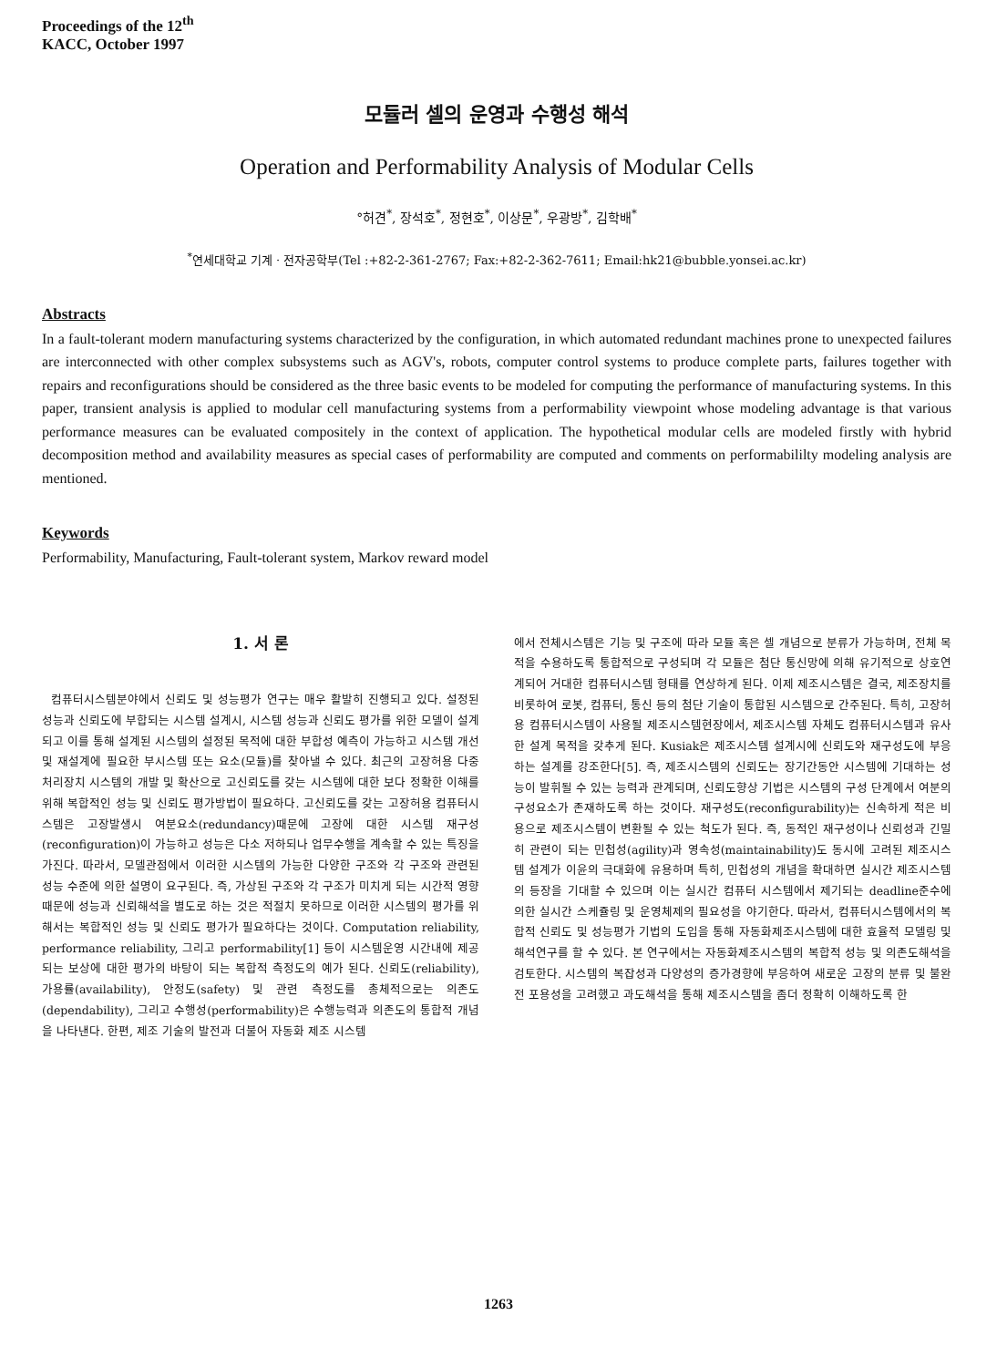Proceedings of the 12<sup>th</sup>
KACC, October 1997
모듈러 셀의 운영과 수행성 해석
Operation and Performability Analysis of Modular Cells
°허견<sup>*</sup>, 장석호<sup>*</sup>, 정현호<sup>*</sup>, 이상문<sup>*</sup>, 우광방<sup>*</sup>, 김학배<sup>*</sup>
<sup>*</sup> 연세대학교 기계 · 전자공학부(Tel :+82-2-361-2767; Fax:+82-2-362-7611; Email:hk21@bubble.yonsei.ac.kr)
Abstracts
In a fault-tolerant modern manufacturing systems characterized by the configuration, in which automated redundant machines prone to unexpected failures are interconnected with other complex subsystems such as AGV's, robots, computer control systems to produce complete parts, failures together with repairs and reconfigurations should be considered as the three basic events to be modeled for computing the performance of manufacturing systems. In this paper, transient analysis is applied to modular cell manufacturing systems from a performability viewpoint whose modeling advantage is that various performance measures can be evaluated compositely in the context of application. The hypothetical modular cells are modeled firstly with hybrid decomposition method and availability measures as special cases of performability are computed and comments on performabililty modeling analysis are mentioned.
Keywords
Performability, Manufacturing, Fault-tolerant system, Markov reward model
1. 서 론
컴퓨터시스템분야에서 신뢰도 및 성능평가 연구는 매우 활발히 진행되고 있다. 설정된 성능과 신뢰도에 부합되는 시스템 설계시, 시스템 성능과 신뢰도 평가를 위한 모델이 설계되고 이를 통해 설계된 시스템의 설정된 목적에 대한 부합성 예측이 가능하고 시스템 개선 및 재설계에 필요한 부시스템 또는 요소(모듈)를 찾아낼 수 있다. 최근의 고장허용 다중 처리장치 시스템의 개발 및 확산으로 고신뢰도를 갖는 시스템에 대한 보다 정확한 이해를 위해 복합적인 성능 및 신뢰도 평가방법이 필요하다. 고신뢰도를 갖는 고장허용 컴퓨터시스템은 고장발생시 여분요소(redundancy)때문에 고장에 대한 시스템 재구성(reconfiguration)이 가능하고 성능은 다소 저하되나 업무수행을 계속할 수 있는 특징을 가진다. 따라서, 모델관점에서 이러한 시스템의 가능한 다양한 구조와 각 구조와 관련된 성능 수준에 의한 설명이 요구된다. 즉, 가상된 구조와 각 구조가 미치게 되는 시간적 영향 때문에 성능과 신뢰해석을 별도로 하는 것은 적절치 못하므로 이러한 시스템의 평가를 위해서는 복합적인 성능 및 신뢰도 평가가 필요하다는 것이다. Computation reliability, performance reliability, 그리고 performability[1] 등이 시스템운영 시간내에 제공되는 보상에 대한 평가의 바탕이 되는 복합적 측정도의 예가 된다. 신뢰도(reliability), 가용률(availability), 안정도(safety) 및 관련 측정도를 총체적으로는 의존도(dependability), 그리고 수행성(performability)은 수행능력과 의존도의 통합적 개념을 나타낸다. 한편, 제조 기술의 발전과 더불어 자동화 제조 시스템
에서 전체시스템은 기능 및 구조에 따라 모듈 혹은 셀 개념으로 분류가 가능하며, 전체 목적을 수용하도록 통합적으로 구성되며 각 모듈은 첨단 통신망에 의해 유기적으로 상호연계되어 거대한 컴퓨터시스템 형태를 연상하게 된다. 이제 제조시스템은 결국, 제조장치를 비롯하여 로봇, 컴퓨터, 통신 등의 첨단 기술이 통합된 시스템으로 간주된다. 특히, 고장허용 컴퓨터시스템이 사용될 제조시스템현장에서, 제조시스템 자체도 컴퓨터시스템과 유사한 설계 목적을 갖추게 된다. Kusiak은 제조시스템 설계시에 신뢰도와 재구성도에 부응하는 설계를 강조한다[5]. 즉, 제조시스템의 신뢰도는 장기간동안 시스템에 기대하는 성능이 발휘될 수 있는 능력과 관계되며, 신뢰도향상 기법은 시스템의 구성 단계에서 여분의 구성요소가 존재하도록 하는 것이다. 재구성도(reconfigurability)는 신속하게 적은 비용으로 제조시스템이 변환될 수 있는 척도가 된다. 즉, 동적인 재구성이나 신뢰성과 긴밀히 관련이 되는 민첩성(agility)과 영속성(maintainability)도 동시에 고려된 제조시스템 설계가 이윤의 극대화에 유용하며 특히, 민첩성의 개념을 확대하면 실시간 제조시스템의 등장을 기대할 수 있으며 이는 실시간 컴퓨터 시스템에서 제기되는 deadline준수에 의한 실시간 스케쥴링 및 운영체제의 필요성을 야기한다. 따라서, 컴퓨터시스템에서의 복합적 신뢰도 및 성능평가 기법의 도입을 통해 자동화제조시스템에 대한 효율적 모델링 및 해석연구를 할 수 있다. 본 연구에서는 자동화제조시스템의 복합적 성능 및 의존도해석을 검토한다. 시스템의 복잡성과 다양성의 증가경향에 부응하여 새로운 고장의 분류 및 불완전 포용성을 고려했고 과도해석을 통해 제조시스템을 좀더 정확히 이해하도록 한
1263